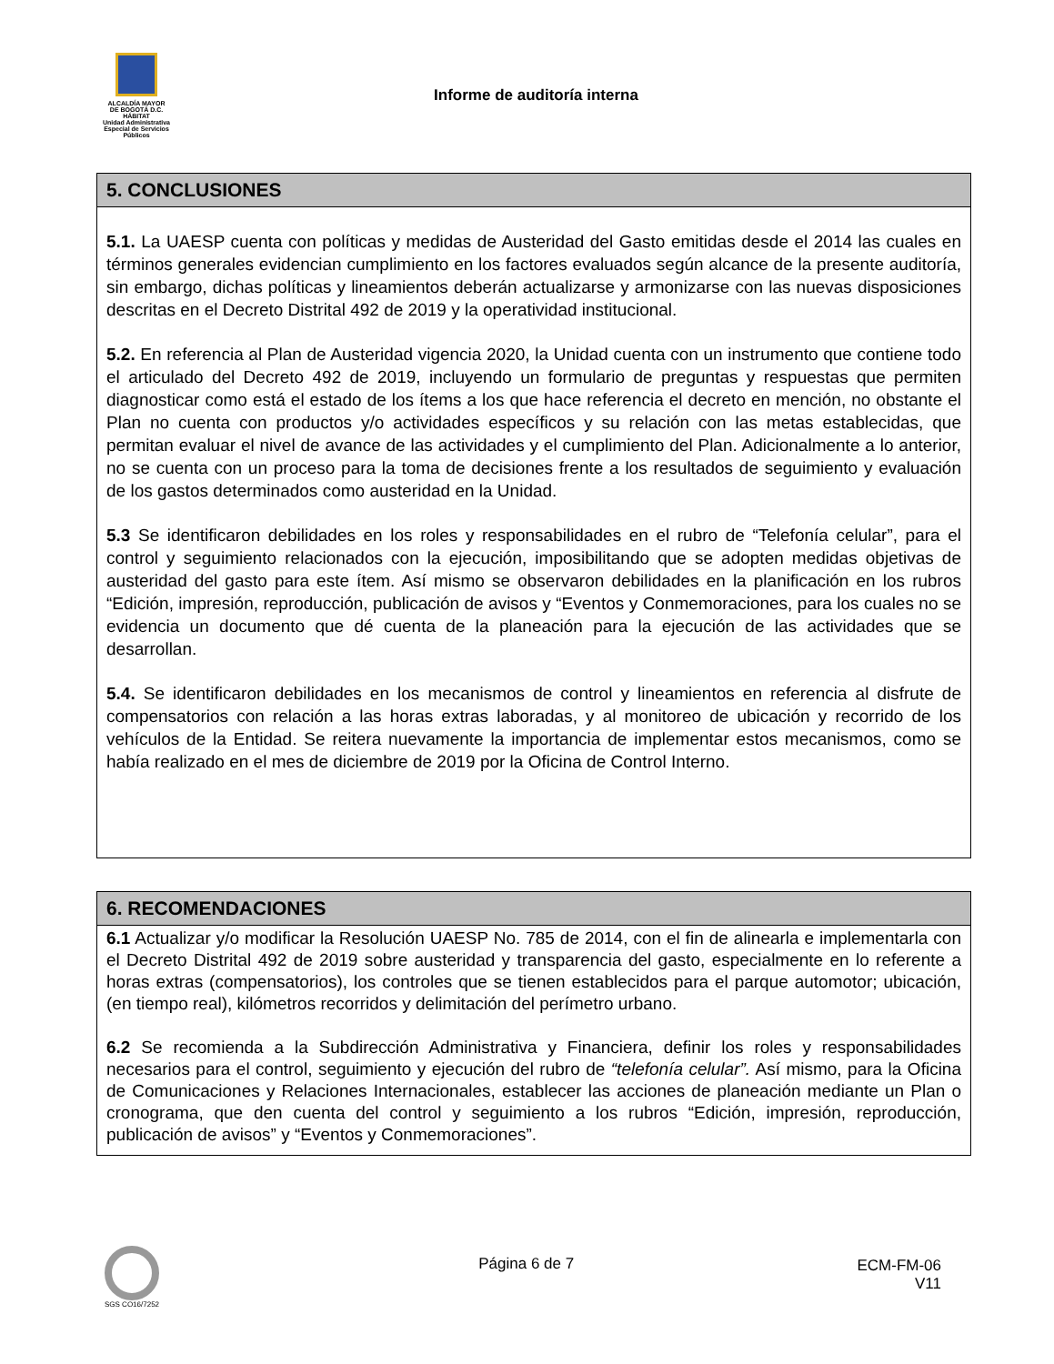ALCALDÍA MAYOR
DE BOGOTÁ D.C.
HÁBITAT
Unidad Administrativa Especial de Servicios Públicos
Informe de auditoría interna
| 5. CONCLUSIONES |
| --- |
| 5.1. La UAESP cuenta con políticas y medidas de Austeridad del Gasto emitidas desde el 2014 las cuales en términos generales evidencian cumplimiento en los factores evaluados según alcance de la presente auditoría, sin embargo, dichas políticas y lineamientos deberán actualizarse y armonizarse con las nuevas disposiciones descritas en el Decreto Distrital 492 de 2019 y la operatividad institucional. 5.2. En referencia al Plan de Austeridad vigencia 2020, la Unidad cuenta con un instrumento que contiene todo el articulado del Decreto 492 de 2019, incluyendo un formulario de preguntas y respuestas que permiten diagnosticar como está el estado de los ítems a los que hace referencia el decreto en mención, no obstante el Plan no cuenta con productos y/o actividades específicos y su relación con las metas establecidas, que permitan evaluar el nivel de avance de las actividades y el cumplimiento del Plan. Adicionalmente a lo anterior, no se cuenta con un proceso para la toma de decisiones frente a los resultados de seguimiento y evaluación de los gastos determinados como austeridad en la Unidad. 5.3 Se identificaron debilidades en los roles y responsabilidades en el rubro de “Telefonía celular”, para el control y seguimiento relacionados con la ejecución, imposibilitando que se adopten medidas objetivas de austeridad del gasto para este ítem. Así mismo se observaron debilidades en la planificación en los rubros “Edición, impresión, reproducción, publicación de avisos y “Eventos y Conmemoraciones, para los cuales no se evidencia un documento que dé cuenta de la planeación para la ejecución de las actividades que se desarrollan. 5.4. Se identificaron debilidades en los mecanismos de control y lineamientos en referencia al disfrute de compensatorios con relación a las horas extras laboradas, y al monitoreo de ubicación y recorrido de los vehículos de la Entidad. Se reitera nuevamente la importancia de implementar estos mecanismos, como se había realizado en el mes de diciembre de 2019 por la Oficina de Control Interno. |
| 6. RECOMENDACIONES |
| --- |
| 6.1 Actualizar y/o modificar la Resolución UAESP No. 785 de 2014, con el fin de alinearla e implementarla con el Decreto Distrital 492 de 2019 sobre austeridad y transparencia del gasto, especialmente en lo referente a horas extras (compensatorios), los controles que se tienen establecidos para el parque automotor; ubicación, (en tiempo real), kilómetros recorridos y delimitación del perímetro urbano. 6.2 Se recomienda a la Subdirección Administrativa y Financiera, definir los roles y responsabilidades necesarios para el control, seguimiento y ejecución del rubro de “telefonía celular”. Así mismo, para la Oficina de Comunicaciones y Relaciones Internacionales, establecer las acciones de planeación mediante un Plan o cronograma, que den cuenta del control y seguimiento a los rubros “Edición, impresión, reproducción, publicación de avisos” y “Eventos y Conmemoraciones”. |
SGS CO16/7252
Página 6 de 7 ECM-FM-06
V11